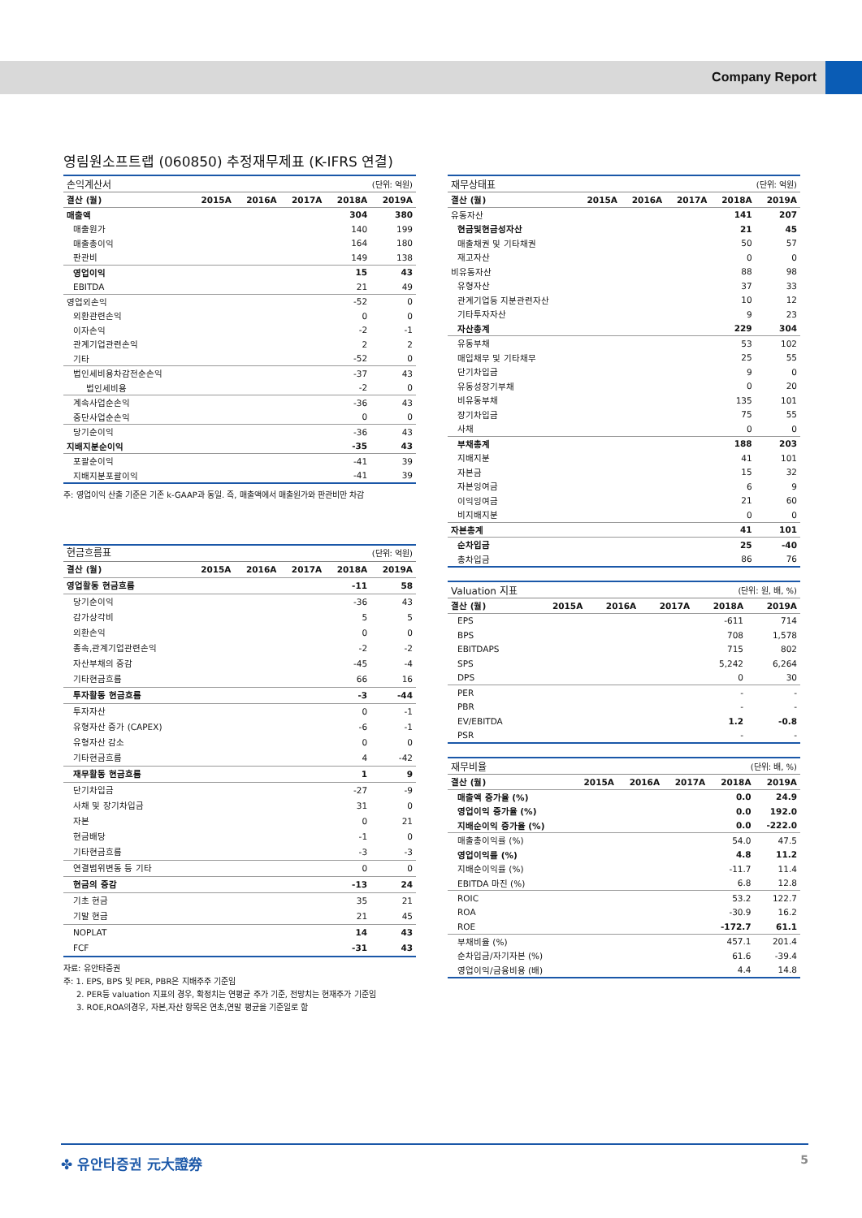Company Report
영림원소프트랩 (060850) 추정재무제표 (K-IFRS 연결)
| 손익계산서 | | | | (단위: 억원) | |
| 결산 (월) | 2015A | 2016A | 2017A | 2018A | 2019A |
| 매출액 | | | | 304 | 380 |
| 매출원가 | | | | 140 | 199 |
| 매출총이익 | | | | 164 | 180 |
| 판관비 | | | | 149 | 138 |
| 영업이익 | | | | 15 | 43 |
| EBITDA | | | | 21 | 49 |
| 영업외손익 | | | | -52 | 0 |
| 외환관련손익 | | | | 0 | 0 |
| 이자손익 | | | | -2 | -1 |
| 관계기업관련손익 | | | | 2 | 2 |
| 기타 | | | | -52 | 0 |
| 법인세비용차감전순손익 | | | | -37 | 43 |
| 법인세비용 | | | | -2 | 0 |
| 계속사업순손익 | | | | -36 | 43 |
| 중단사업순손익 | | | | 0 | 0 |
| 당기순이익 | | | | -36 | 43 |
| 지배지분순이익 | | | | -35 | 43 |
| 포괄순이익 | | | | -41 | 39 |
| 지배지분포괄이익 | | | | -41 | 39 |
주: 영업이익 산출 기준은 기존 k-GAAP과 동일. 즉, 매출액에서 매출원가와 판관비만 차감
| 현금흐름표 | | | | (단위: 억원) | |
| 결산 (월) | 2015A | 2016A | 2017A | 2018A | 2019A |
| 영업활동 현금흐름 | | | | -11 | 58 |
| 당기순이익 | | | | -36 | 43 |
| 감가상각비 | | | | 5 | 5 |
| 외환손익 | | | | 0 | 0 |
| 종속,관계기업관련손익 | | | | -2 | -2 |
| 자산부채의 증감 | | | | -45 | -4 |
| 기타현금흐름 | | | | 66 | 16 |
| 투자활동 현금흐름 | | | | -3 | -44 |
| 투자자산 | | | | 0 | -1 |
| 유형자산 증가 (CAPEX) | | | | -6 | -1 |
| 유형자산 감소 | | | | 0 | 0 |
| 기타현금흐름 | | | | 4 | -42 |
| 재무활동 현금흐름 | | | | 1 | 9 |
| 단기차입금 | | | | -27 | -9 |
| 사채 및 장기차입금 | | | | 31 | 0 |
| 자본 | | | | 0 | 21 |
| 현금배당 | | | | -1 | 0 |
| 기타현금흐름 | | | | -3 | -3 |
| 연결범위변동 등 기타 | | | | 0 | 0 |
| 현금의 증감 | | | | -13 | 24 |
| 기초 현금 | | | | 35 | 21 |
| 기말 현금 | | | | 21 | 45 |
| NOPLAT | | | | 14 | 43 |
| FCF | | | | -31 | 43 |
자료: 유안타증권
주: 1. EPS, BPS 및 PER, PBR은 지배주주 기준임
2. PER등 valuation 지표의 경우, 확정치는 연평균 주가 기준, 전망치는 현재주가 기준임
3. ROE,ROA의경우, 자본,자산 항목은 연초,연말 평균을 기준일로 함
| 재무상태표 | | | | (단위: 억원) | |
| 결산 (월) | 2015A | 2016A | 2017A | 2018A | 2019A |
| 유동자산 | | | | 141 | 207 |
| 현금및현금성자산 | | | | 21 | 45 |
| 매출채권 및 기타채권 | | | | 50 | 57 |
| 재고자산 | | | | 0 | 0 |
| 비유동자산 | | | | 88 | 98 |
| 유형자산 | | | | 37 | 33 |
| 관계기업등 지분관련자산 | | | | 10 | 12 |
| 기타투자자산 | | | | 9 | 23 |
| 자산총계 | | | | 229 | 304 |
| 유동부채 | | | | 53 | 102 |
| 매입채무 및 기타채무 | | | | 25 | 55 |
| 단기차입금 | | | | 9 | 0 |
| 유동성장기부채 | | | | 0 | 20 |
| 비유동부채 | | | | 135 | 101 |
| 장기차입금 | | | | 75 | 55 |
| 사채 | | | | 0 | 0 |
| 부채총계 | | | | 188 | 203 |
| 지배지분 | | | | 41 | 101 |
| 자본금 | | | | 15 | 32 |
| 자본잉여금 | | | | 6 | 9 |
| 이익잉여금 | | | | 21 | 60 |
| 비지배지분 | | | | 0 | 0 |
| 자본총계 | | | | 41 | 101 |
| 순차입금 | | | | 25 | -40 |
| 총차입금 | | | | 86 | 76 |
| Valuation 지표 | | | | (단위: 원, 배, %) | |
| 결산 (월) | 2015A | 2016A | 2017A | 2018A | 2019A |
| EPS | | | | -611 | 714 |
| BPS | | | | 708 | 1,578 |
| EBITDAPS | | | | 715 | 802 |
| SPS | | | | 5,242 | 6,264 |
| DPS | | | | 0 | 30 |
| PER | | | | - | - |
| PBR | | | | - | - |
| EV/EBITDA | | | | 1.2 | -0.8 |
| PSR | | | | - | - |
| 재무비율 | | | | (단위: 배, %) | |
| 결산 (월) | 2015A | 2016A | 2017A | 2018A | 2019A |
| 매출액 증가율 (%) | | | | 0.0 | 24.9 |
| 영업이익 증가율 (%) | | | | 0.0 | 192.0 |
| 지배순이익 증가율 (%) | | | | 0.0 | -222.0 |
| 매출총이익률 (%) | | | | 54.0 | 47.5 |
| 영업이익률 (%) | | | | 4.8 | 11.2 |
| 지배순이익률 (%) | | | | -11.7 | 11.4 |
| EBITDA 마진 (%) | | | | 6.8 | 12.8 |
| ROIC | | | | 53.2 | 122.7 |
| ROA | | | | -30.9 | 16.2 |
| ROE | | | | -172.7 | 61.1 |
| 부채비율 (%) | | | | 457.1 | 201.4 |
| 순차입금/자기자본 (%) | | | | 61.6 | -39.4 |
| 영업이익/금융비용 (배) | | | | 4.4 | 14.8 |
✤ 유안타증권 元大證券 5